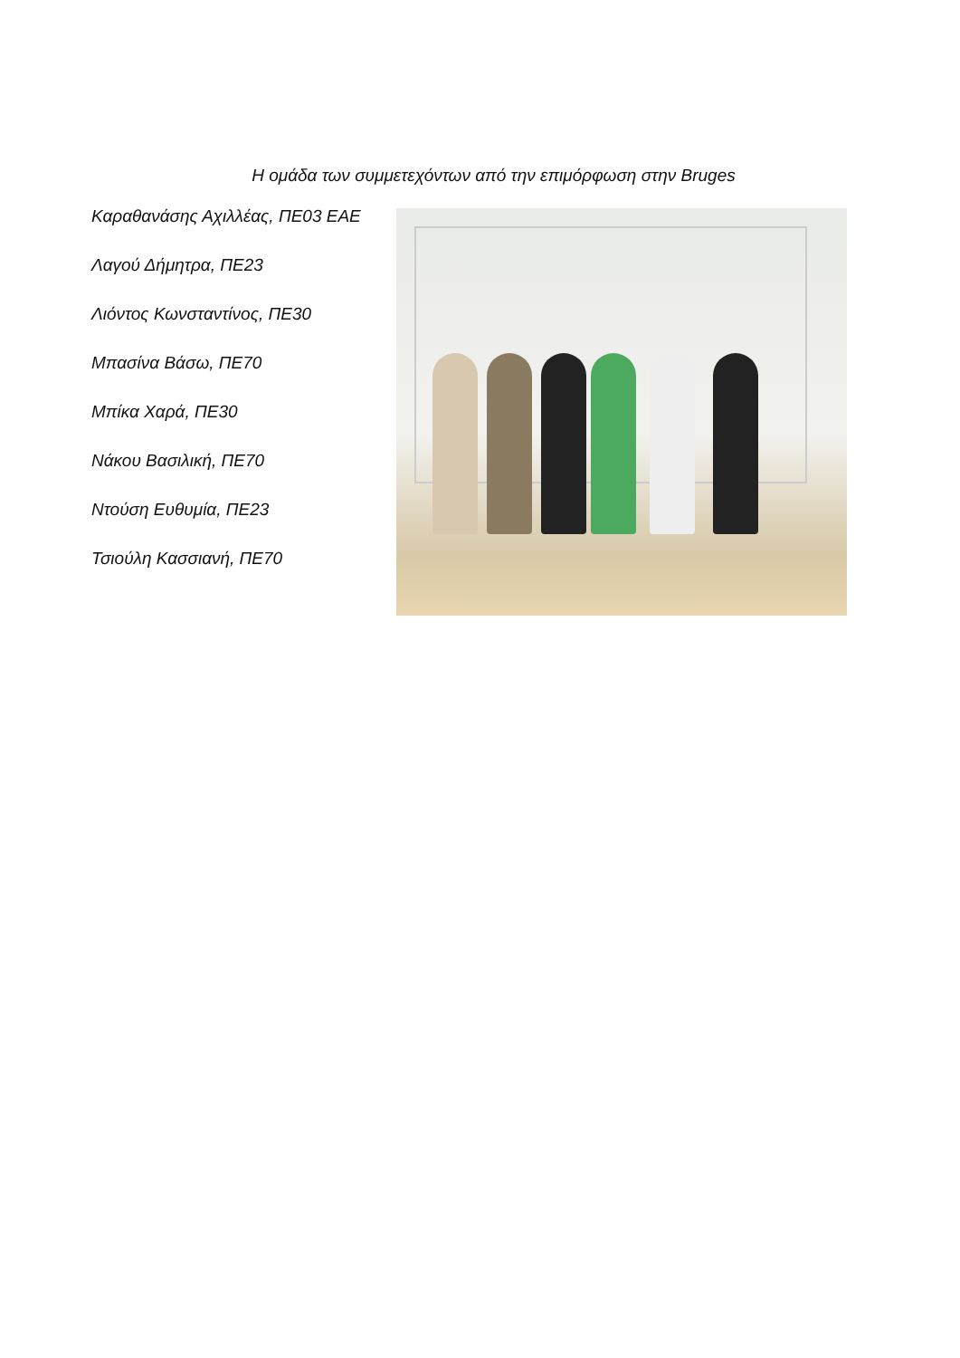Η ομάδα των συμμετεχόντων από την επιμόρφωση στην Bruges
Καραθανάσης Αχιλλέας, ΠΕ03 ΕΑΕ
Λαγού Δήμητρα, ΠΕ23
Λιόντος Κωνσταντίνος, ΠΕ30
Μπασίνα Βάσω, ΠΕ70
Μπίκα Χαρά, ΠΕ30
Νάκου Βασιλική, ΠΕ70
Ντούση Ευθυμία, ΠΕ23
Τσιούλη Κασσιανή, ΠΕ70